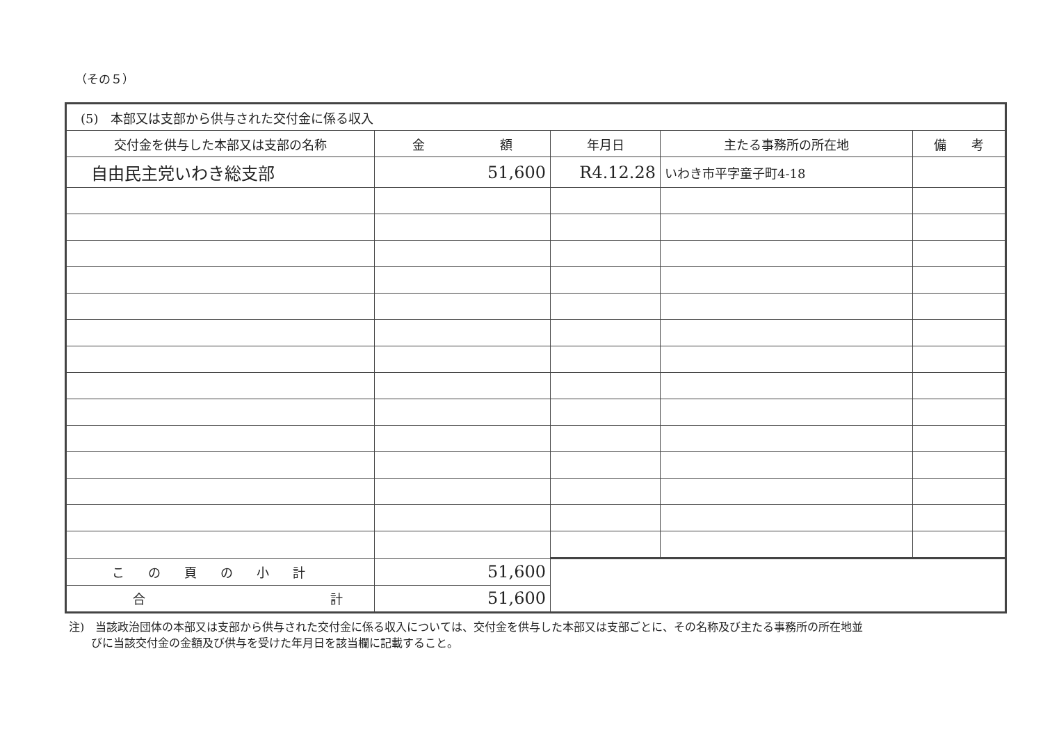（その５）
| (5) 本部又は支部から供与された交付金に係る収入 | | | | |
| 交付金を供与した本部又は支部の名称 | 金 額 | 年月日 | 主たる事務所の所在地 | 備 考 |
| 自由民主党いわき総支部 | 51,600 | R4.12.28 | いわき市平字童子町4-18 | |
| この頁の小計 | 51,600 | | | |
| 合 計 | 51,600 | | | |
注)　当該政治団体の本部又は支部から供与された交付金に係る収入については、交付金を供与した本部又は支部ごとに、その名称及び主たる事務所の所在地並
　　びに当該交付金の金額及び供与を受けた年月日を該当欄に記載すること。